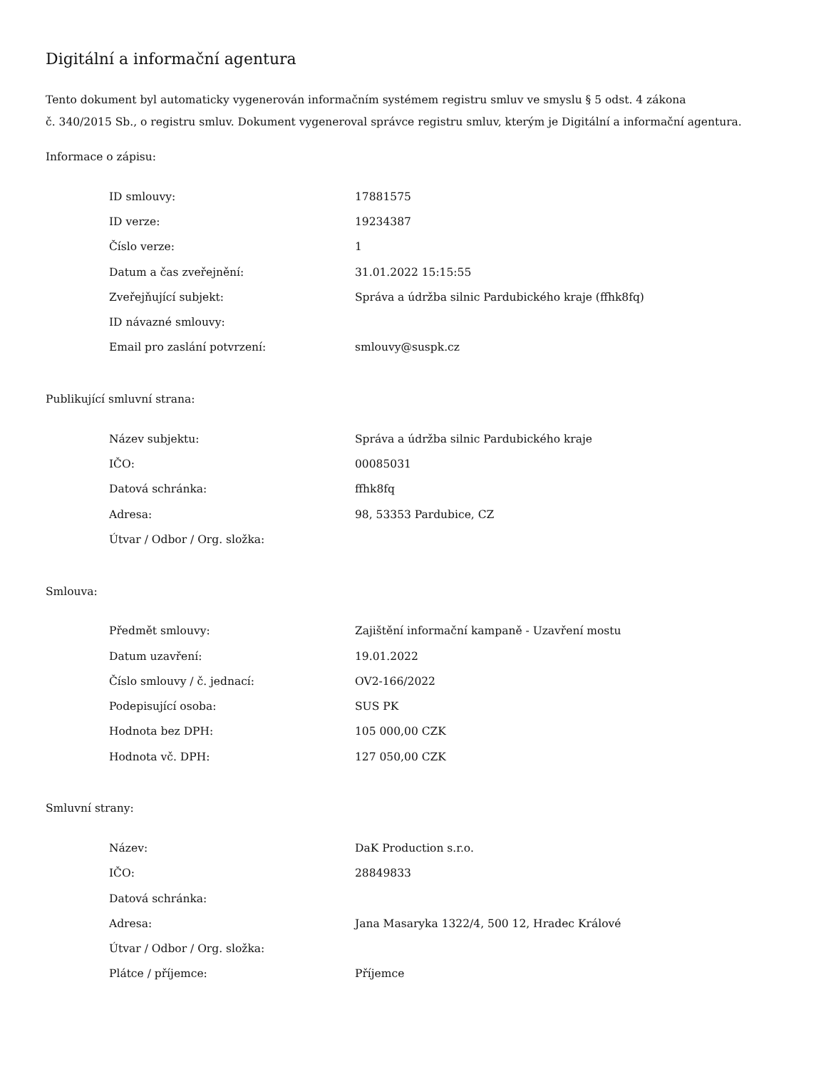Digitální a informační agentura
Tento dokument byl automaticky vygenerován informačním systémem registru smluv ve smyslu § 5 odst. 4 zákona
č. 340/2015 Sb., o registru smluv. Dokument vygeneroval správce registru smluv, kterým je Digitální a informační agentura.
Informace o zápisu:
| ID smlouvy: | 17881575 |
| ID verze: | 19234387 |
| Číslo verze: | 1 |
| Datum a čas zveřejnění: | 31.01.2022 15:15:55 |
| Zveřejňující subjekt: | Správa a údržba silnic Pardubického kraje (ffhk8fq) |
| ID návazné smlouvy: | |
| Email pro zaslání potvrzení: | smlouvy@suspk.cz |
Publikující smluvní strana:
| Název subjektu: | Správa a údržba silnic Pardubického kraje |
| IČO: | 00085031 |
| Datová schránka: | ffhk8fq |
| Adresa: | 98, 53353 Pardubice, CZ |
| Útvar / Odbor / Org. složka: | |
Smlouva:
| Předmět smlouvy: | Zajištění informační kampaně - Uzavření mostu |
| Datum uzavření: | 19.01.2022 |
| Číslo smlouvy / č. jednací: | OV2-166/2022 |
| Podepisující osoba: | SUS PK |
| Hodnota bez DPH: | 105 000,00 CZK |
| Hodnota vč. DPH: | 127 050,00 CZK |
Smluvní strany:
| Název: | DaK Production s.r.o. |
| IČO: | 28849833 |
| Datová schránka: | |
| Adresa: | Jana Masaryka 1322/4, 500 12, Hradec Králové |
| Útvar / Odbor / Org. složka: | |
| Plátce / příjemce: | Příjemce |